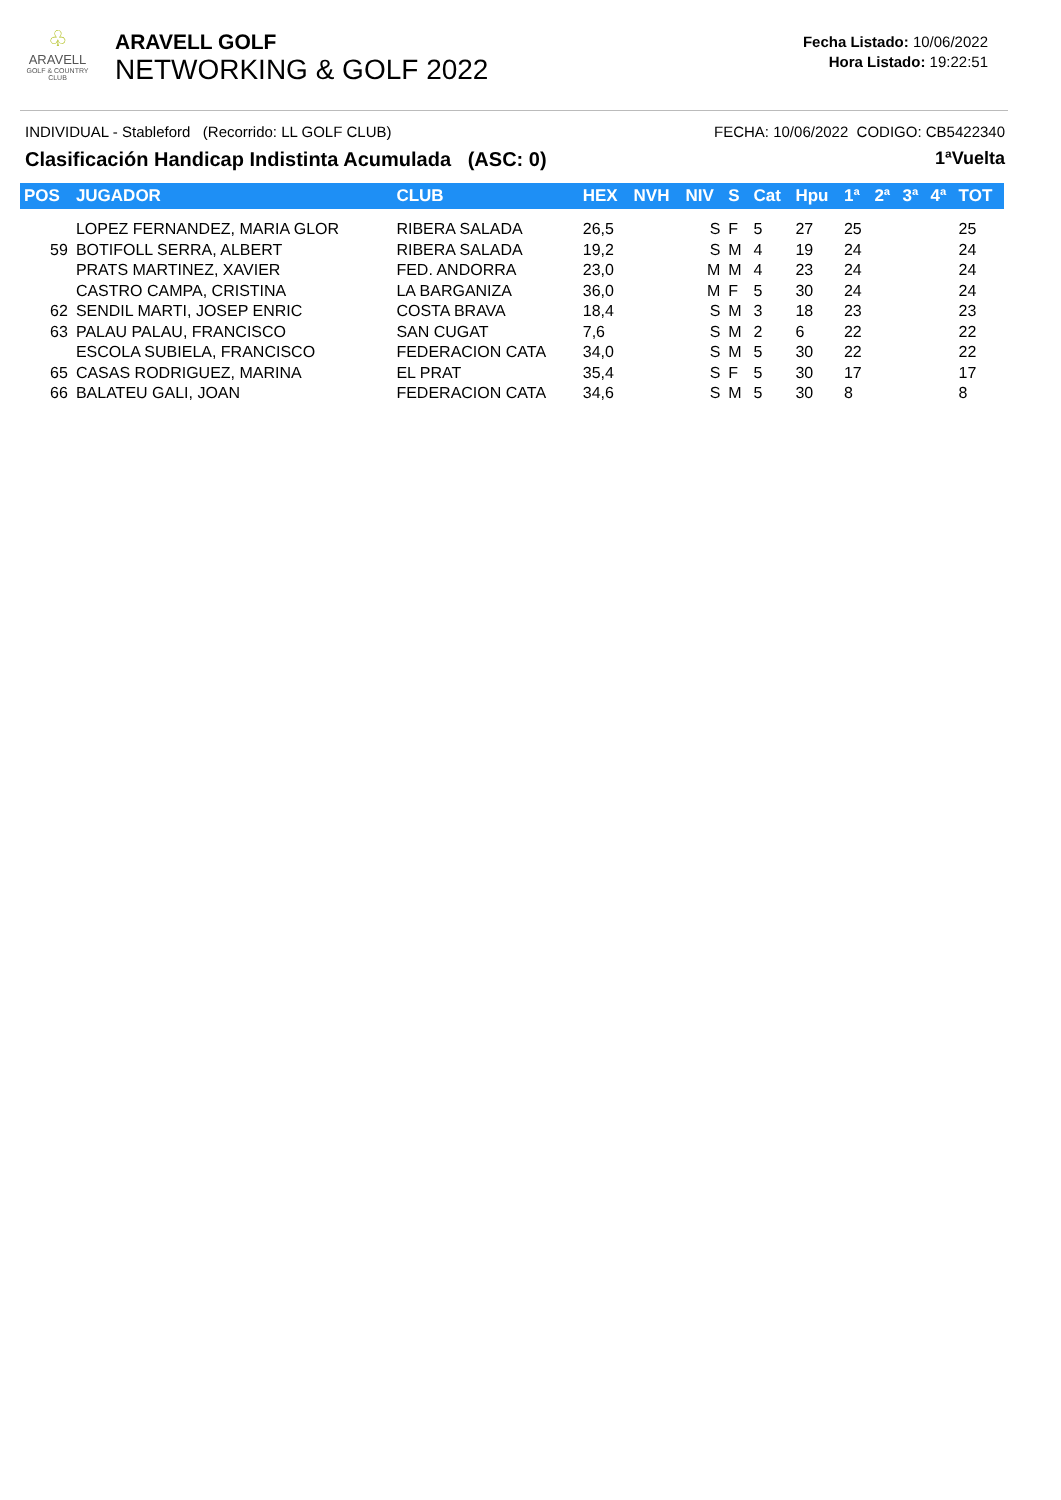♧
ARAVELL
GOLF & COUNTRY CLUB
ARAVELL GOLF
NETWORKING & GOLF 2022
Fecha Listado: 10/06/2022
Hora Listado: 19:22:51
INDIVIDUAL - Stableford (Recorrido: LL GOLF CLUB) FECHA: 10/06/2022 CODIGO: CB5422340
Clasificación Handicap Indistinta Acumulada (ASC: 0) 1ªVuelta
| POS | JUGADOR | CLUB | HEX | NVH | NIV | S | Cat | Hpu | 1ª | 2ª | 3ª | 4ª | TOT |
| --- | --- | --- | --- | --- | --- | --- | --- | --- | --- | --- | --- | --- | --- |
| | LOPEZ FERNANDEZ, MARIA GLOR | RIBERA SALADA | 26,5 | | S | F | 5 | 27 | 25 | | | | 25 |
| 59 | BOTIFOLL SERRA, ALBERT | RIBERA SALADA | 19,2 | | S | M | 4 | 19 | 24 | | | | 24 |
| | PRATS MARTINEZ, XAVIER | FED. ANDORRA | 23,0 | | M | M | 4 | 23 | 24 | | | | 24 |
| | CASTRO CAMPA, CRISTINA | LA BARGANIZA | 36,0 | | M | F | 5 | 30 | 24 | | | | 24 |
| 62 | SENDIL MARTI, JOSEP ENRIC | COSTA BRAVA | 18,4 | | S | M | 3 | 18 | 23 | | | | 23 |
| 63 | PALAU PALAU, FRANCISCO | SAN CUGAT | 7,6 | | S | M | 2 | 6 | 22 | | | | 22 |
| | ESCOLA SUBIELA, FRANCISCO | FEDERACION CATA | 34,0 | | S | M | 5 | 30 | 22 | | | | 22 |
| 65 | CASAS RODRIGUEZ, MARINA | EL PRAT | 35,4 | | S | F | 5 | 30 | 17 | | | | 17 |
| 66 | BALATEU GALI, JOAN | FEDERACION CATA | 34,6 | | S | M | 5 | 30 | 8 | | | | 8 |